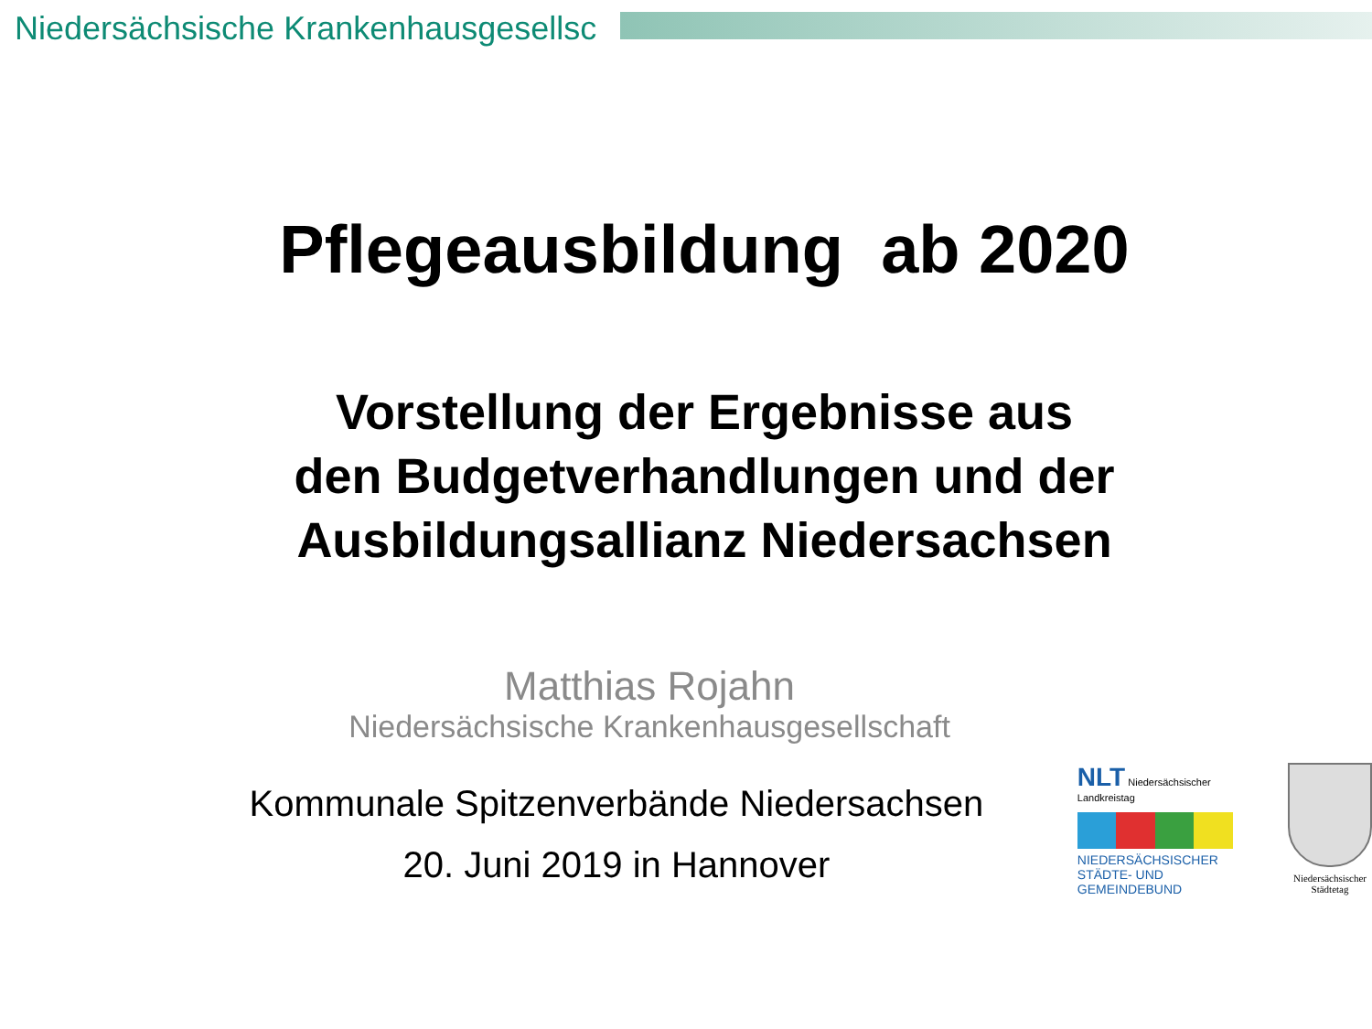Niedersächsische Krankenhausgesellsc
Pflegeausbildung ab 2020
Vorstellung der Ergebnisse aus
den Budgetverhandlungen und der
Ausbildungsallianz Niedersachsen
Matthias Rojahn
Niedersächsische Krankenhausgesellschaft
Kommunale Spitzenverbände Niedersachsen
20. Juni 2019 in Hannover
NLT Niedersächsischer Landkreistag
NIEDERSÄCHSISCHER
STÄDTE- UND GEMEINDEBUND
Niedersächsischer
Städtetag